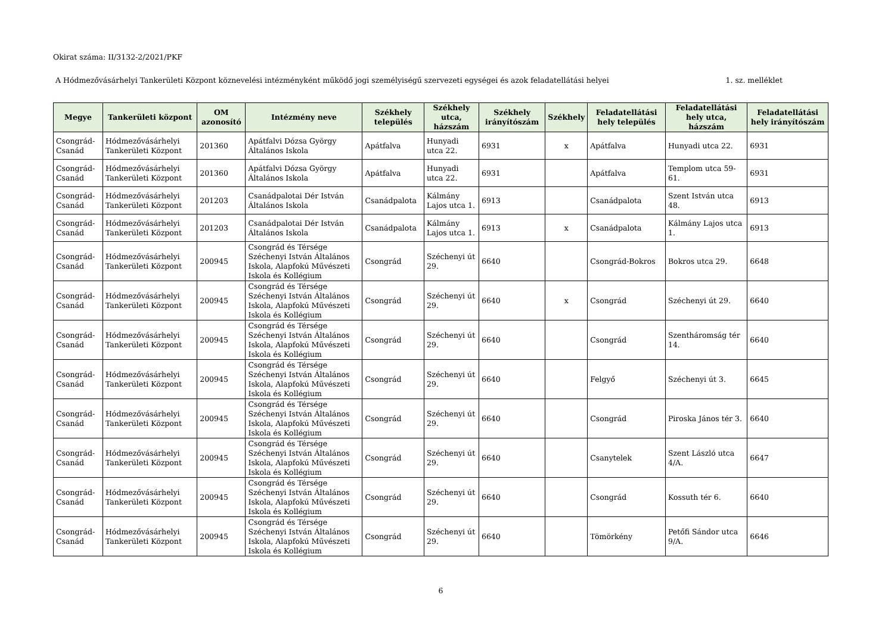Okirat száma: II/3132-2/2021/PKF
A Hódmezővásárhelyi Tankerületi Központ köznevelési intézményként működő jogi személyiségű szervezeti egységei és azok feladatellátási helyei 1. sz. melléklet
| Megye | Tankerületi központ | OM azonosító | Intézmény neve | Székhely település | Székhely utca, házszám | Székhely irányítószám | Székhely | Feladatellátási hely település | Feladatellátási hely utca, házszám | Feladatellátási hely irányítószám |
| --- | --- | --- | --- | --- | --- | --- | --- | --- | --- | --- |
| Csongrád-Csanád | Hódmezővásárhelyi Tankerületi Központ | 201360 | Apátfalvi Dózsa György Általános Iskola | Apátfalva | Hunyadi utca 22. | 6931 | x | Apátfalva | Hunyadi utca 22. | 6931 |
| Csongrád-Csanád | Hódmezővásárhelyi Tankerületi Központ | 201360 | Apátfalvi Dózsa György Általános Iskola | Apátfalva | Hunyadi utca 22. | 6931 | | Apátfalva | Templom utca 59-61. | 6931 |
| Csongrád-Csanád | Hódmezővásárhelyi Tankerületi Központ | 201203 | Csanádpalotai Dér István Általános Iskola | Csanádpalota | Kálmány Lajos utca 1. | 6913 | | Csanádpalota | Szent István utca 48. | 6913 |
| Csongrád-Csanád | Hódmezővásárhelyi Tankerületi Központ | 201203 | Csanádpalotai Dér István Általános Iskola | Csanádpalota | Kálmány Lajos utca 1. | 6913 | x | Csanádpalota | Kálmány Lajos utca 1. | 6913 |
| Csongrád-Csanád | Hódmezővásárhelyi Tankerületi Központ | 200945 | Csongrád és Térsége Széchenyi István Általános Iskola, Alapfokú Művészeti Iskola és Kollégium | Csongrád | Széchenyi út 29. | 6640 | | Csongrád-Bokros | Bokros utca 29. | 6648 |
| Csongrád-Csanád | Hódmezővásárhelyi Tankerületi Központ | 200945 | Csongrád és Térsége Széchenyi István Általános Iskola, Alapfokú Művészeti Iskola és Kollégium | Csongrád | Széchenyi út 29. | 6640 | x | Csongrád | Széchenyi út 29. | 6640 |
| Csongrád-Csanád | Hódmezővásárhelyi Tankerületi Központ | 200945 | Csongrád és Térsége Széchenyi István Általános Iskola, Alapfokú Művészeti Iskola és Kollégium | Csongrád | Széchenyi út 29. | 6640 | | Csongrád | Szentháromság tér 14. | 6640 |
| Csongrád-Csanád | Hódmezővásárhelyi Tankerületi Központ | 200945 | Csongrád és Térsége Széchenyi István Általános Iskola, Alapfokú Művészeti Iskola és Kollégium | Csongrád | Széchenyi út 29. | 6640 | | Felgyő | Széchenyi út 3. | 6645 |
| Csongrád-Csanád | Hódmezővásárhelyi Tankerületi Központ | 200945 | Csongrád és Térsége Széchenyi István Általános Iskola, Alapfokú Művészeti Iskola és Kollégium | Csongrád | Széchenyi út 29. | 6640 | | Csongrád | Piroska János tér 3. | 6640 |
| Csongrád-Csanád | Hódmezővásárhelyi Tankerületi Központ | 200945 | Csongrád és Térsége Széchenyi István Általános Iskola, Alapfokú Művészeti Iskola és Kollégium | Csongrád | Széchenyi út 29. | 6640 | | Csanytelek | Szent László utca 4/A. | 6647 |
| Csongrád-Csanád | Hódmezővásárhelyi Tankerületi Központ | 200945 | Csongrád és Térsége Széchenyi István Általános Iskola, Alapfokú Művészeti Iskola és Kollégium | Csongrád | Széchenyi út 29. | 6640 | | Csongrád | Kossuth tér 6. | 6640 |
| Csongrád-Csanád | Hódmezővásárhelyi Tankerületi Központ | 200945 | Csongrád és Térsége Széchenyi István Általános Iskola, Alapfokú Művészeti Iskola és Kollégium | Csongrád | Széchenyi út 29. | 6640 | | Tömörkény | Petőfi Sándor utca 9/A. | 6646 |
6